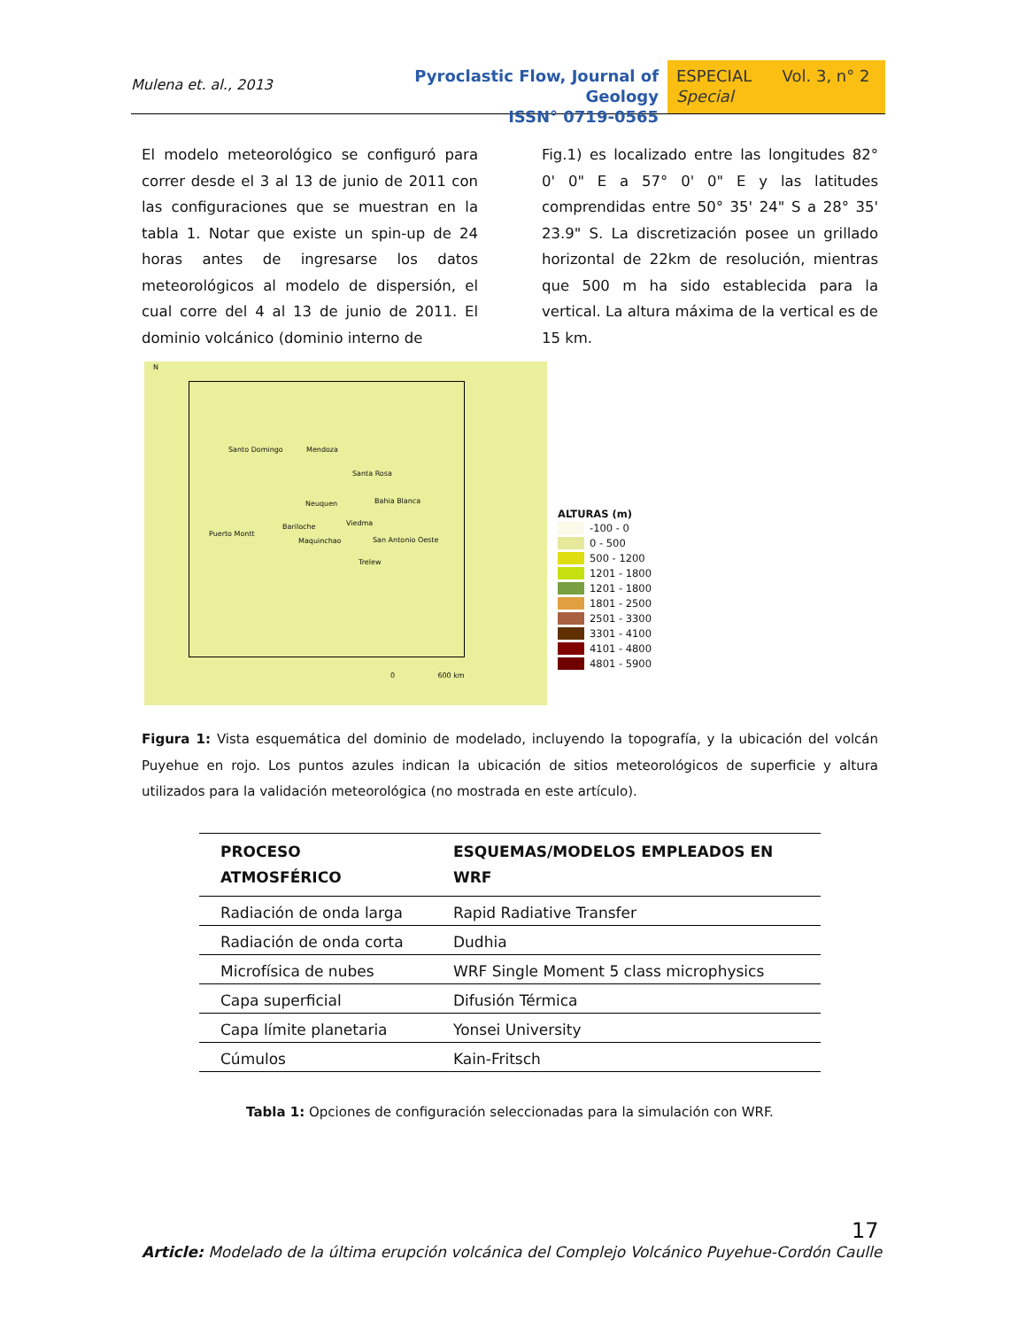Mulena et. al., 2013
Pyroclastic Flow, Journal of Geology
ISSN° 0719-0565
ESPECIAL Vol. 3, n° 2
Special
El modelo meteorológico se configuró para correr desde el 3 al 13 de junio de 2011 con las configuraciones que se muestran en la tabla 1. Notar que existe un spin-up de 24 horas antes de ingresarse los datos meteorológicos al modelo de dispersión, el cual corre del 4 al 13 de junio de 2011. El dominio volcánico (dominio interno de
Fig.1) es localizado entre las longitudes 82° 0' 0" E a 57° 0' 0" E y las latitudes comprendidas entre 50° 35' 24" S a 28° 35' 23.9" S. La discretización posee un grillado horizontal de 22km de resolución, mientras que 500 m ha sido establecida para la vertical. La altura máxima de la vertical es de 15 km.
N
Santo Domingo Mendoza
Santa Rosa
Neuquen Bahia Blanca
Puerto Montt
Bariloche Viedma
Maquinchao San Antonio Oeste
Trelew
0 600 km
ALTURAS (m)
-100 - 0
0 - 500
500 - 1200
1201 - 1800
1201 - 1800
1801 - 2500
2501 - 3300
3301 - 4100
4101 - 4800
4801 - 5900
Figura 1: Vista esquemática del dominio de modelado, incluyendo la topografía, y la ubicación del volcán Puyehue en rojo. Los puntos azules indican la ubicación de sitios meteorológicos de superficie y altura utilizados para la validación meteorológica (no mostrada en este artículo).
| PROCESO ATMOSFÉRICO | ESQUEMAS/MODELOS EMPLEADOS EN WRF |
| --- | --- |
| Radiación de onda larga | Rapid Radiative Transfer |
| Radiación de onda corta | Dudhia |
| Microfísica de nubes | WRF Single Moment 5 class microphysics |
| Capa superficial | Difusión Térmica |
| Capa límite planetaria | Yonsei University |
| Cúmulos | Kain-Fritsch |
Tabla 1: Opciones de configuración seleccionadas para la simulación con WRF.
17
Article: Modelado de la última erupción volcánica del Complejo Volcánico Puyehue-Cordón Caulle